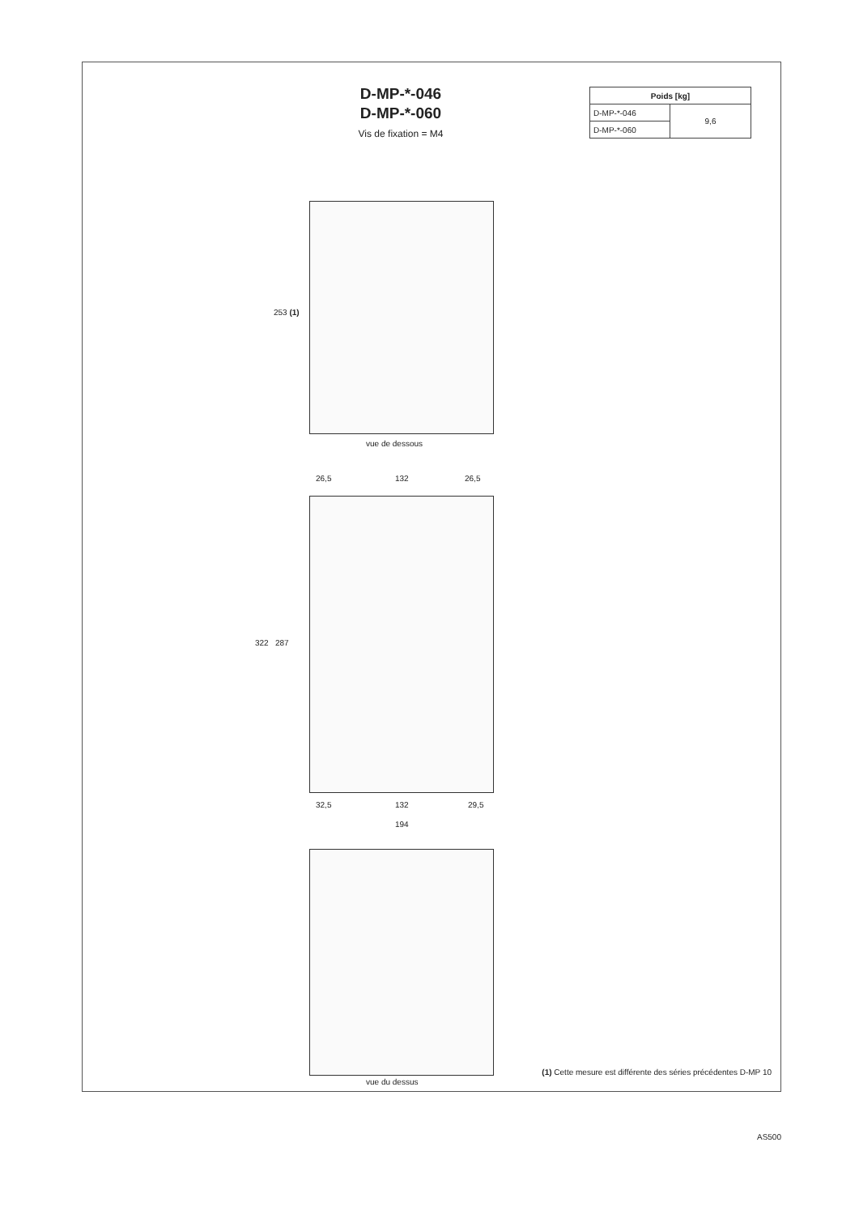D-MP-*-046
D-MP-*-060
Vis de fixation = M4
| Poids [kg] | |
| --- | --- |
| D-MP-*-046 | 9,6 |
| D-MP-*-060 | |
253 (1)
vue de dessous
26,5 132 26,5
322 287
32,5 132 29,5
194
vue du dessus
(1) Cette mesure est différente des séries précédentes D-MP 10
AS500